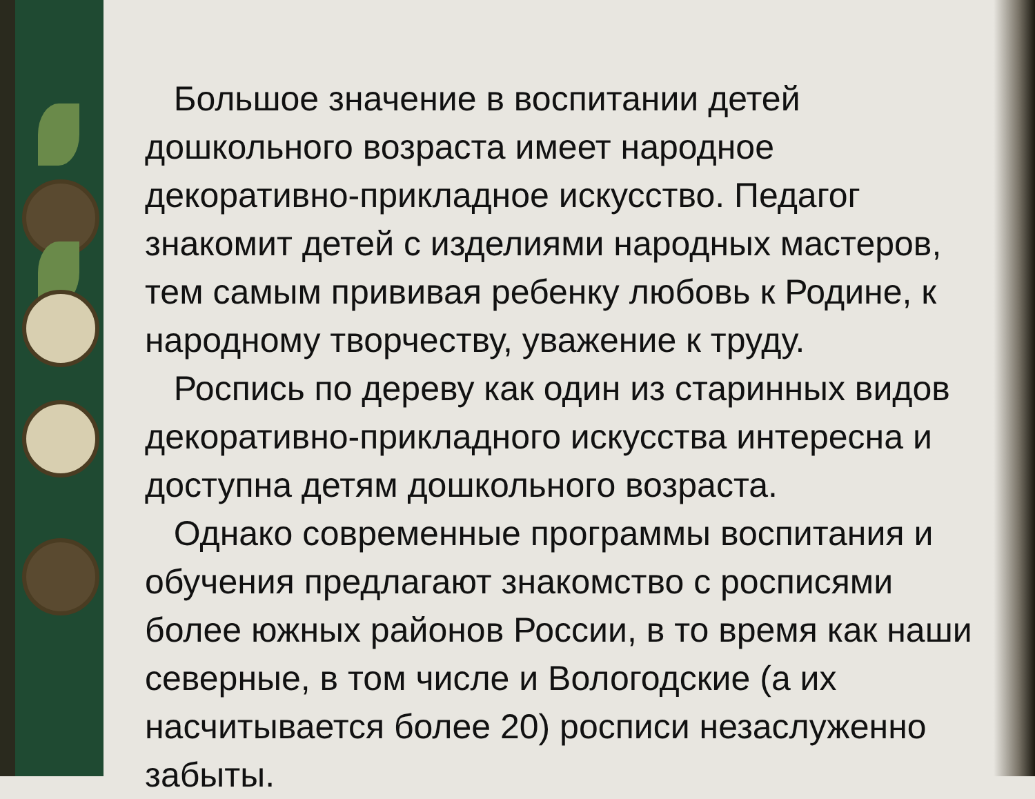Большое значение в воспитании детей дошкольного возраста имеет народное декоративно-прикладное искусство. Педагог знакомит детей с изделиями народных мастеров, тем самым прививая ребенку любовь к Родине, к народному творчеству, уважение к труду.
Роспись по дереву как один из старинных видов декоративно-прикладного искусства интересна и доступна детям дошкольного возраста.
Однако современные программы воспитания и обучения предлагают знакомство с росписями более южных районов России, в то время как наши северные, в том числе и Вологодские (а их насчитывается более 20) росписи незаслуженно забыты.